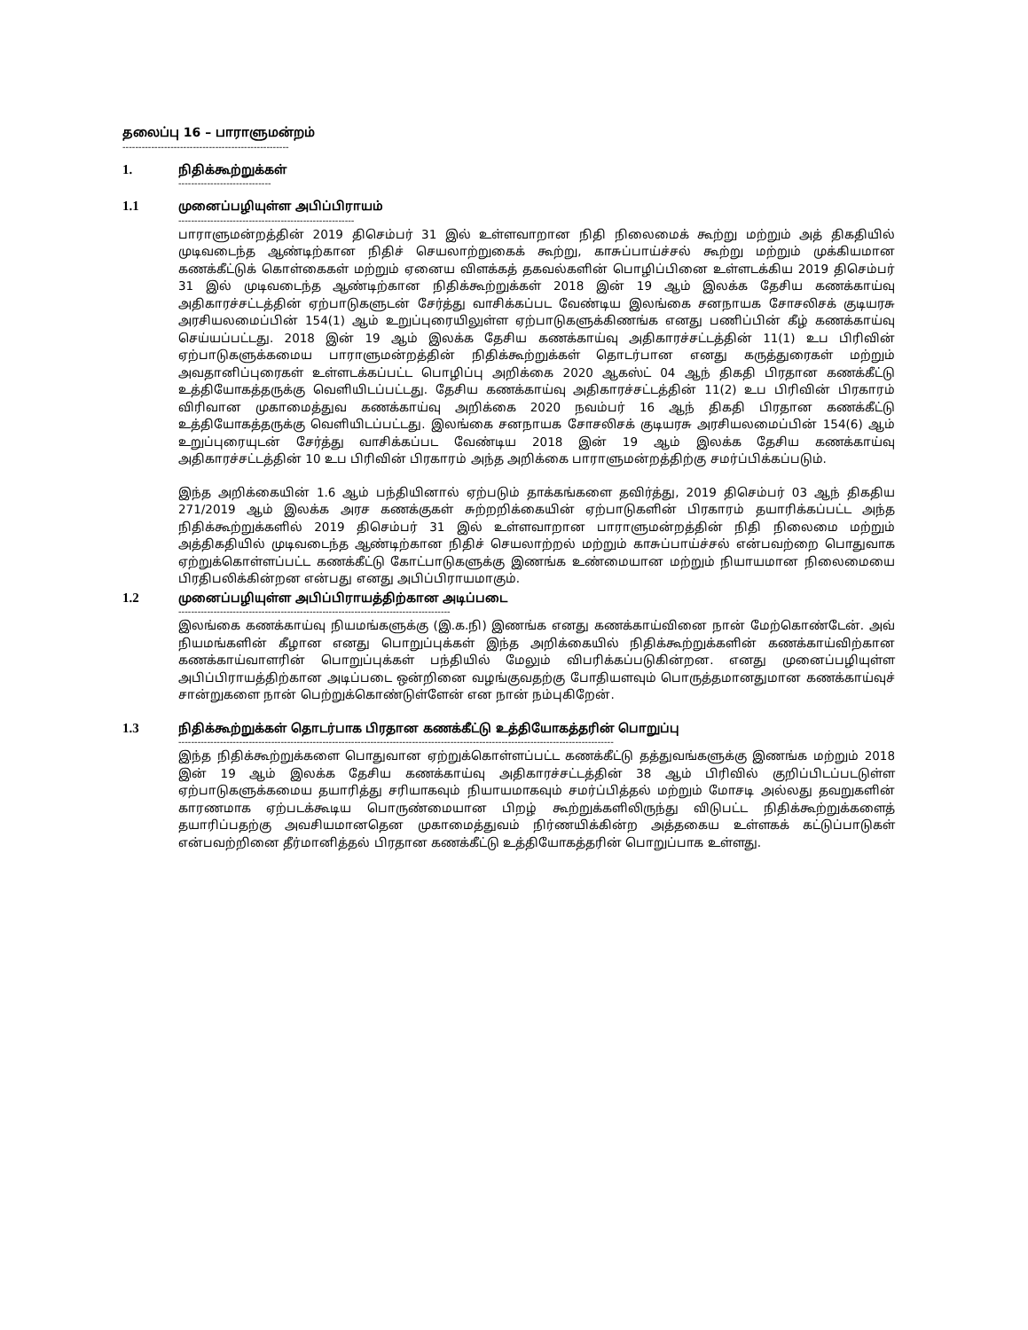தலைப்பு 16 – பாராளுமன்றம்
----------------------------------------------------
1. நிதிக்கூற்றுக்கள்
-----------------------------
1.1 முனைப்பழியுள்ள அபிப்பிராயம்
-------------------------------------------------------
பாராளுமன்றத்தின் 2019 திசெம்பர் 31 இல் உள்ளவாறான நிதி நிலைமைக் கூற்று மற்றும் அத் திகதியில் முடிவடைந்த ஆண்டிற்கான நிதிச் செயலாற்றுகைக் கூற்று, காசுப்பாய்ச்சல் கூற்று மற்றும் முக்கியமான கணக்கீட்டுக் கொள்கைகள் மற்றும் ஏனைய விளக்கத் தகவல்களின் பொழிப்பினை உள்ளடக்கிய 2019 திசெம்பர் 31 இல் முடிவடைந்த ஆண்டிற்கான நிதிக்கூற்றுக்கள் 2018 இன் 19 ஆம் இலக்க தேசிய கணக்காய்வு அதிகாரச்சட்டத்தின் ஏற்பாடுகளுடன் சேர்த்து வாசிக்கப்பட வேண்டிய இலங்கை சனநாயக சோசலிசக் குடியரசு அரசியலமைப்பின் 154(1) ஆம் உறுப்புரையிலுள்ள ஏற்பாடுகளுக்கிணங்க எனது பணிப்பின் கீழ் கணக்காய்வு செய்யப்பட்டது. 2018 இன் 19 ஆம் இலக்க தேசிய கணக்காய்வு அதிகாரச்சட்டத்தின் 11(1) உப பிரிவின் ஏற்பாடுகளுக்கமைய பாராளுமன்றத்தின் நிதிக்கூற்றுக்கள் தொடர்பான எனது கருத்துரைகள் மற்றும் அவதானிப்புரைகள் உள்ளடக்கப்பட்ட பொழிப்பு அறிக்கை 2020 ஆகஸ்ட் 04 ஆந் திகதி பிரதான கணக்கீட்டு உத்தியோகத்தருக்கு வெளியிடப்பட்டது. தேசிய கணக்காய்வு அதிகாரச்சட்டத்தின் 11(2) உப பிரிவின் பிரகாரம் விரிவான முகாமைத்துவ கணக்காய்வு அறிக்கை 2020 நவம்பர் 16 ஆந் திகதி பிரதான கணக்கீட்டு உத்தியோகத்தருக்கு வெளியிடப்பட்டது. இலங்கை சனநாயக சோசலிசக் குடியரசு அரசியலமைப்பின் 154(6) ஆம் உறுப்புரையுடன் சேர்த்து வாசிக்கப்பட வேண்டிய 2018 இன் 19 ஆம் இலக்க தேசிய கணக்காய்வு அதிகாரச்சட்டத்தின் 10 உப பிரிவின் பிரகாரம் அந்த அறிக்கை பாராளுமன்றத்திற்கு சமர்ப்பிக்கப்படும்.
இந்த அறிக்கையின் 1.6 ஆம் பந்தியினால் ஏற்படும் தாக்கங்களை தவிர்த்து, 2019 திசெம்பர் 03 ஆந் திகதிய 271/2019 ஆம் இலக்க அரச கணக்குகள் சுற்றறிக்கையின் ஏற்பாடுகளின் பிரகாரம் தயாரிக்கப்பட்ட அந்த நிதிக்கூற்றுக்களில் 2019 திசெம்பர் 31 இல் உள்ளவாறான பாராளுமன்றத்தின் நிதி நிலைமை மற்றும் அத்திகதியில் முடிவடைந்த ஆண்டிற்கான நிதிச் செயலாற்றல் மற்றும் காசுப்பாய்ச்சல் என்பவற்றை பொதுவாக ஏற்றுக்கொள்ளப்பட்ட கணக்கீட்டு கோட்பாடுகளுக்கு இணங்க உண்மையான மற்றும் நியாயமான நிலைமையை பிரதிபலிக்கின்றன என்பது எனது அபிப்பிராயமாகும்.
1.2 முனைப்பழியுள்ள அபிப்பிராயத்திற்கான அடிப்படை
-------------------------------------------------------------------------------------
இலங்கை கணக்காய்வு நியமங்களுக்கு (இ.க.நி) இணங்க எனது கணக்காய்வினை நான் மேற்கொண்டேன். அவ் நியமங்களின் கீழான எனது பொறுப்புக்கள் இந்த அறிக்கையில் நிதிக்கூற்றுக்களின் கணக்காய்விற்கான கணக்காய்வாளரின் பொறுப்புக்கள் பந்தியில் மேலும் விபரிக்கப்படுகின்றன. எனது முனைப்பழியுள்ள அபிப்பிராயத்திற்கான அடிப்படை ஒன்றினை வழங்குவதற்கு போதியளவும் பொருத்தமானதுமான கணக்காய்வுச் சான்றுகளை நான் பெற்றுக்கொண்டுள்ளேன் என நான் நம்புகிறேன்.
1.3 நிதிக்கூற்றுக்கள் தொடர்பாக பிரதான கணக்கீட்டு உத்தியோகத்தரின் பொறுப்பு
----------------------------------------------------------------------------------------------------------------------------------------
இந்த நிதிக்கூற்றுக்களை பொதுவான ஏற்றுக்கொள்ளப்பட்ட கணக்கீட்டு தத்துவங்களுக்கு இணங்க மற்றும் 2018 இன் 19 ஆம் இலக்க தேசிய கணக்காய்வு அதிகாரச்சட்டத்தின் 38 ஆம் பிரிவில் குறிப்பிடப்படடுள்ள ஏற்பாடுகளுக்கமைய தயாரித்து சரியாகவும் நியாயமாகவும் சமர்ப்பித்தல் மற்றும் மோசடி அல்லது தவறுகளின் காரணமாக ஏற்படக்கூடிய பொருண்மையான பிறழ் கூற்றுக்களிலிருந்து விடுபட்ட நிதிக்கூற்றுக்களைத் தயாரிப்பதற்கு அவசியமானதென முகாமைத்துவம் நிர்ணயிக்கின்ற அத்தகைய உள்ளகக் கட்டுப்பாடுகள் என்பவற்றினை தீர்மானித்தல் பிரதான கணக்கீட்டு உத்தியோகத்தரின் பொறுப்பாக உள்ளது.